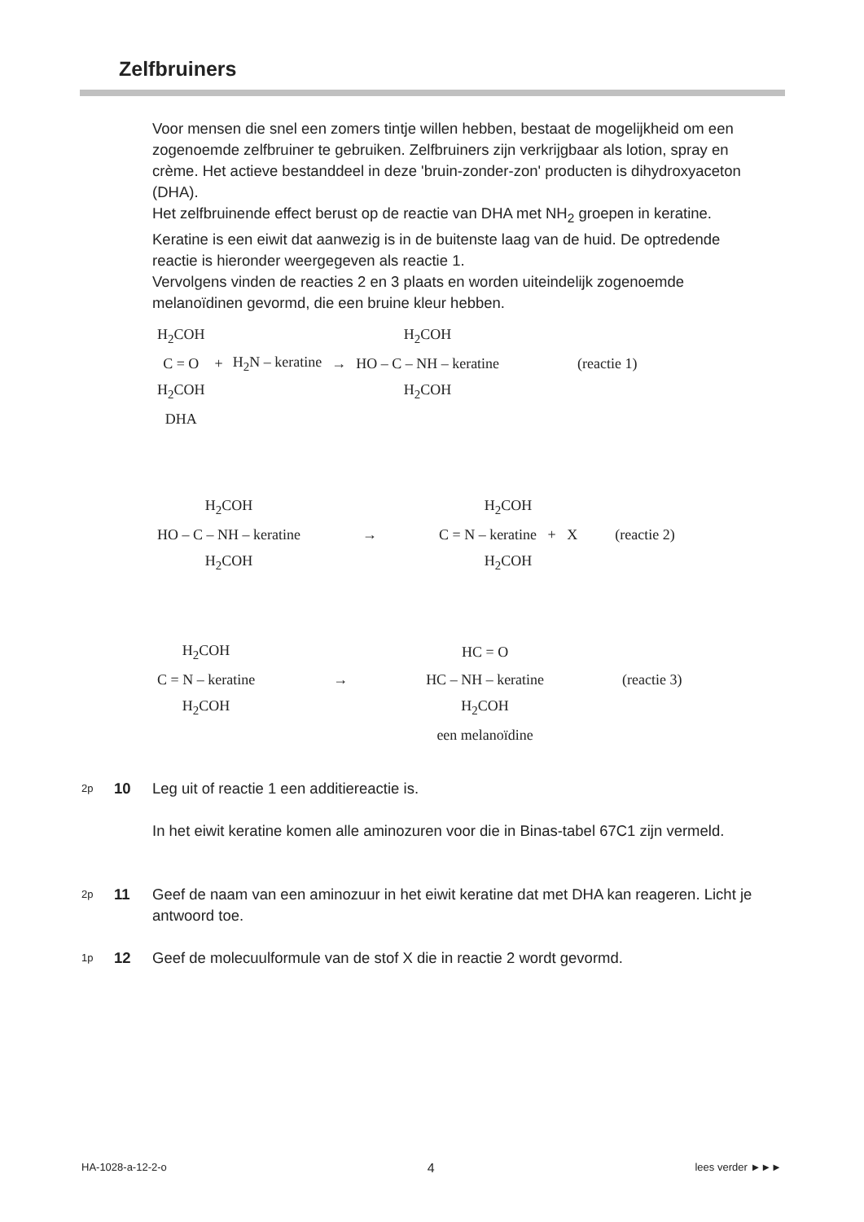Zelfbruiners
Voor mensen die snel een zomers tintje willen hebben, bestaat de mogelijkheid om een zogenoemde zelfbruiner te gebruiken. Zelfbruiners zijn verkrijgbaar als lotion, spray en crème. Het actieve bestanddeel in deze 'bruin-zonder-zon' producten is dihydroxyaceton (DHA).
Het zelfbruinende effect berust op de reactie van DHA met NH<sub>2</sub> groepen in keratine. Keratine is een eiwit dat aanwezig is in de buitenste laag van de huid. De optredende reactie is hieronder weergegeven als reactie 1.
Vervolgens vinden de reacties 2 en 3 plaats en worden uiteindelijk zogenoemde melanoïdinen gevormd, die een bruine kleur hebben.
| H<sub>2</sub>COH | | | | H<sub>2</sub>COH | |
| C = O | + | H<sub>2</sub>N – keratine | → | HO – C – NH – keratine | (reactie 1) |
| H<sub>2</sub>COH | | | | H<sub>2</sub>COH | |
| DHA | | | | | |
| H<sub>2</sub>COH | | H<sub>2</sub>COH | |
| HO – C – NH – keratine | → | C = N – keratine + X | (reactie 2) |
| H<sub>2</sub>COH | | H<sub>2</sub>COH | |
| H<sub>2</sub>COH | | HC = O | |
| C = N – keratine | → | HC – NH – keratine | (reactie 3) |
| H<sub>2</sub>COH | | H<sub>2</sub>COH | |
| | | een melanoïdine | |
2p 10 Leg uit of reactie 1 een additiereactie is.
In het eiwit keratine komen alle aminozuren voor die in Binas-tabel 67C1 zijn vermeld.
2p 11 Geef de naam van een aminozuur in het eiwit keratine dat met DHA kan reageren. Licht je antwoord toe.
1p 12 Geef de molecuulformule van de stof X die in reactie 2 wordt gevormd.
HA-1028-a-12-2-o 4 lees verder ►►►